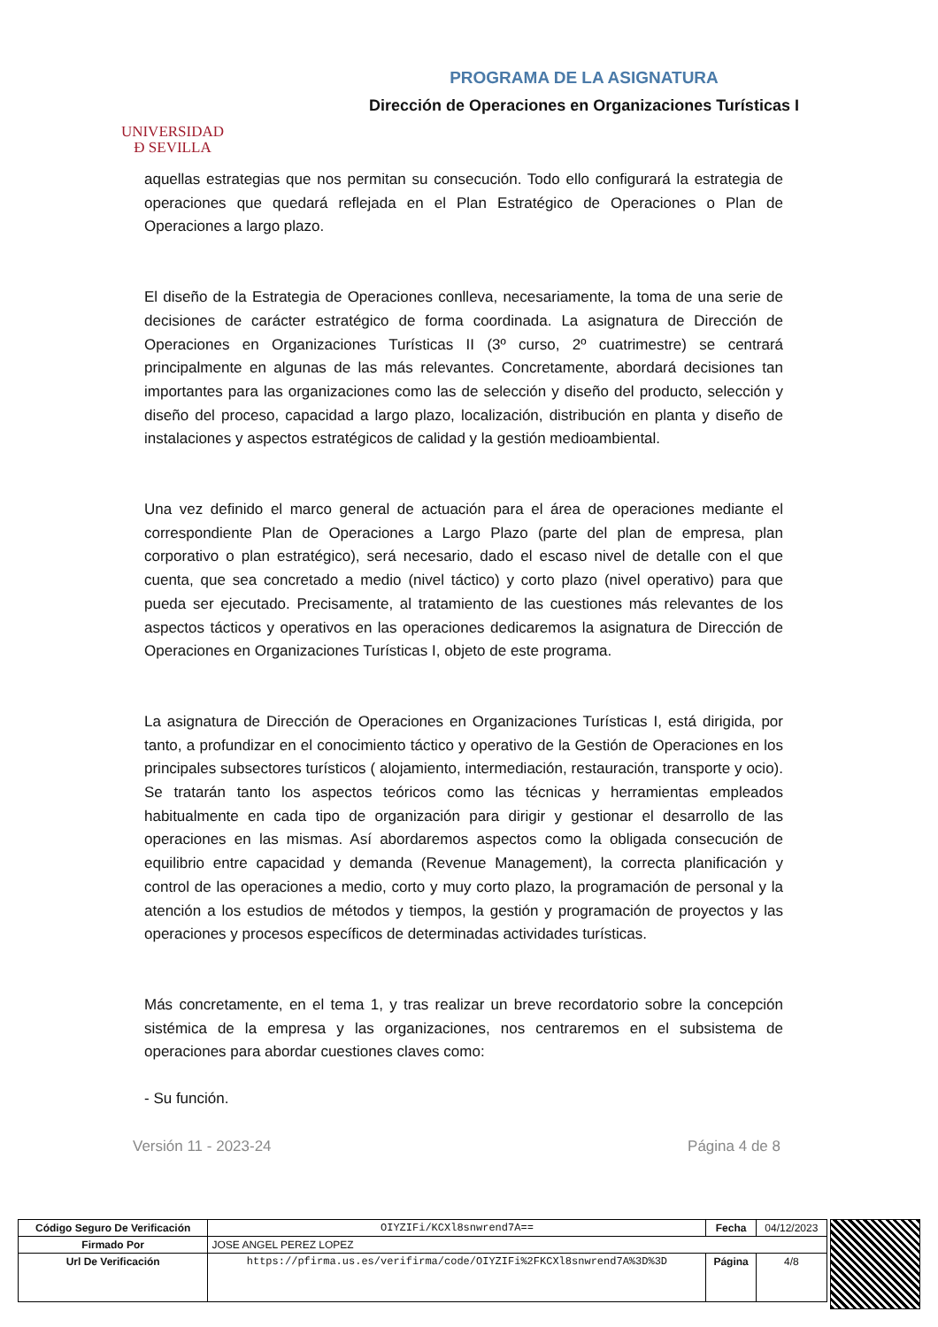UNIVERSIDAD
Ð SEVILLA
PROGRAMA DE LA ASIGNATURA
Dirección de Operaciones en Organizaciones Turísticas I
aquellas estrategias que nos permitan su consecución. Todo ello configurará la estrategia de operaciones que quedará reflejada en el Plan Estratégico de Operaciones o Plan de Operaciones a largo plazo.
El diseño de la Estrategia de Operaciones conlleva, necesariamente, la toma de una serie de decisiones de carácter estratégico de forma coordinada. La asignatura de Dirección de Operaciones en Organizaciones Turísticas II (3º curso, 2º cuatrimestre) se centrará principalmente en algunas de las más relevantes. Concretamente, abordará decisiones tan importantes para las organizaciones como las de selección y diseño del producto, selección y diseño del proceso, capacidad a largo plazo, localización, distribución en planta y diseño de instalaciones y aspectos estratégicos de calidad y la gestión medioambiental.
Una vez definido el marco general de actuación para el área de operaciones mediante el correspondiente Plan de Operaciones a Largo Plazo (parte del plan de empresa, plan corporativo o plan estratégico), será necesario, dado el escaso nivel de detalle con el que cuenta, que sea concretado a medio (nivel táctico) y corto plazo (nivel operativo) para que pueda ser ejecutado. Precisamente, al tratamiento de las cuestiones más relevantes de los aspectos tácticos y operativos en las operaciones dedicaremos la asignatura de Dirección de Operaciones en Organizaciones Turísticas I, objeto de este programa.
La asignatura de Dirección de Operaciones en Organizaciones Turísticas I, está dirigida, por tanto, a profundizar en el conocimiento táctico y operativo de la Gestión de Operaciones en los principales subsectores turísticos ( alojamiento, intermediación, restauración, transporte y ocio). Se tratarán tanto los aspectos teóricos como las técnicas y herramientas empleados habitualmente en cada tipo de organización para dirigir y gestionar el desarrollo de las operaciones en las mismas. Así abordaremos aspectos como la obligada consecución de equilibrio entre capacidad y demanda (Revenue Management), la correcta planificación y control de las operaciones a medio, corto y muy corto plazo, la programación de personal y la atención a los estudios de métodos y tiempos, la gestión y programación de proyectos y las operaciones y procesos específicos de determinadas actividades turísticas.
Más concretamente, en el tema 1, y tras realizar un breve recordatorio sobre la concepción sistémica de la empresa y las organizaciones, nos centraremos en el subsistema de operaciones para abordar cuestiones claves como:
- Su función.
Versión 11 - 2023-24 Página 4 de 8
| Código Seguro De Verificación | OIYZIFi/KCXl8snwrend7A== | Fecha | 04/12/2023 |
| Firmado Por | JOSE ANGEL PEREZ LOPEZ | | |
| Url De Verificación | https://pfirma.us.es/verifirma/code/OIYZIFi%2FKCXl8snwrend7A%3D%3D | Página | 4/8 |